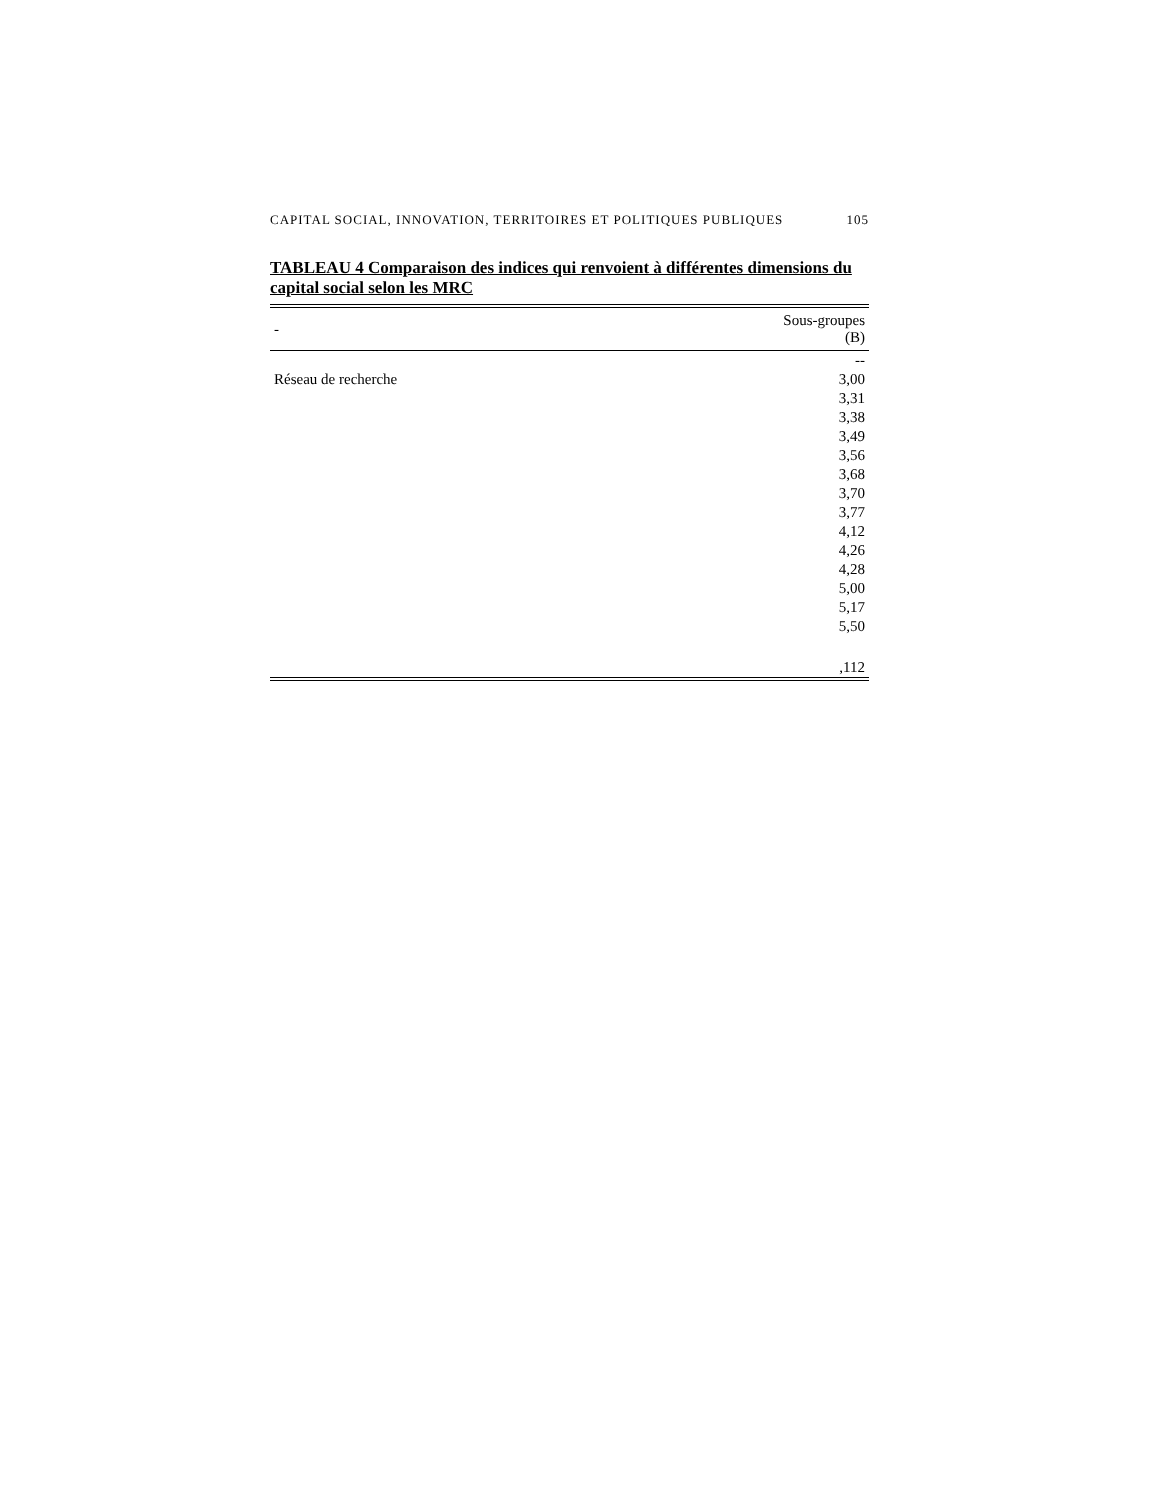CAPITAL SOCIAL, INNOVATION, TERRITOIRES ET POLITIQUES PUBLIQUES 105
TABLEAU 4 Comparaison des indices qui renvoient à différentes dimensions du capital social selon les MRC
| - | Sous-groupes (B) |
| --- | --- |
| | -- |
| Réseau de recherche | 3,00 |
| | 3,31 |
| | 3,38 |
| | 3,49 |
| | 3,56 |
| | 3,68 |
| | 3,70 |
| | 3,77 |
| | 4,12 |
| | 4,26 |
| | 4,28 |
| | 5,00 |
| | 5,17 |
| | 5,50 |
| | ,112 |